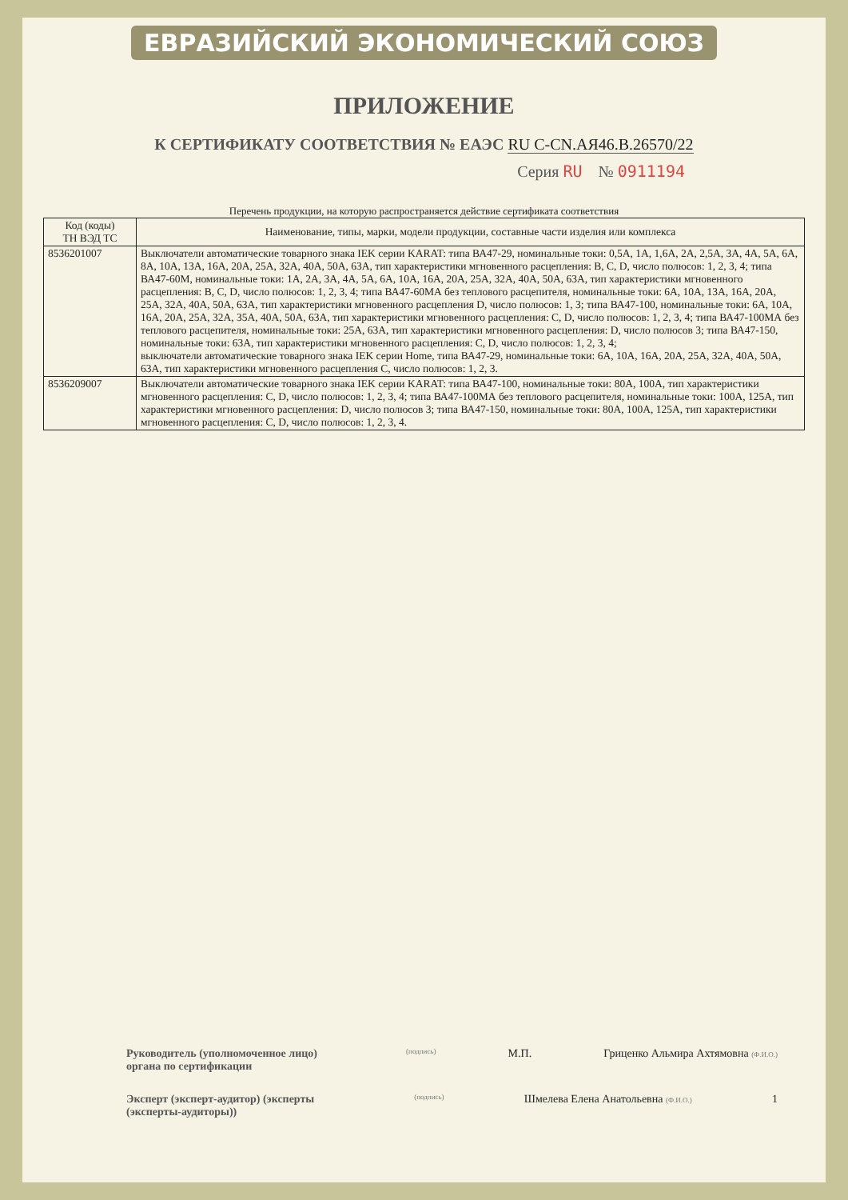ЕВРАЗИЙСКИЙ ЭКОНОМИЧЕСКИЙ СОЮЗ
ПРИЛОЖЕНИЕ
К СЕРТИФИКАТУ СООТВЕТСТВИЯ № ЕАЭС RU C-CN.АЯ46.В.26570/22
Серия RU № 0911194
Перечень продукции, на которую распространяется действие сертификата соответствия
| Код (коды) ТН ВЭД ТС | Наименование, типы, марки, модели продукции, составные части изделия или комплекса |
| --- | --- |
| 8536201007 | Выключатели автоматические товарного знака IEK серии KARAT: типа ВА47-29, номинальные токи: 0,5А, 1А, 1,6А, 2А, 2,5А, 3А, 4А, 5А, 6А, 8А, 10А, 13А, 16А, 20А, 25А, 32А, 40А, 50А, 63А, тип характеристики мгновенного расцепления: B, C, D, число полюсов: 1, 2, 3, 4; типа ВА47-60М, номинальные токи: 1А, 2А, 3А, 4А, 5А, 6А, 10А, 16А, 20А, 25А, 32А, 40А, 50А, 63А, тип характеристики мгновенного расцепления: B, C, D, число полюсов: 1, 2, 3, 4; типа ВА47-60МА без теплового расцепителя, номинальные токи: 6А, 10А, 13А, 16А, 20А, 25А, 32А, 40А, 50А, 63А, тип характеристики мгновенного расцепления D, число полюсов: 1, 3; типа ВА47-100, номинальные токи: 6А, 10А, 16А, 20А, 25А, 32А, 35А, 40А, 50А, 63А, тип характеристики мгновенного расцепления: C, D, число полюсов: 1, 2, 3, 4; типа ВА47-100МА без теплового расцепителя, номинальные токи: 25А, 63А, тип характеристики мгновенного расцепления: D, число полюсов 3; типа ВА47-150, номинальные токи: 63А, тип характеристики мгновенного расцепления: C, D, число полюсов: 1, 2, 3, 4; выключатели автоматические товарного знака IEK серии Home, типа ВА47-29, номинальные токи: 6А, 10А, 16А, 20А, 25А, 32А, 40А, 50А, 63А, тип характеристики мгновенного расцепления C, число полюсов: 1, 2, 3. |
| 8536209007 | Выключатели автоматические товарного знака IEK серии KARAT: типа ВА47-100, номинальные токи: 80А, 100А, тип характеристики мгновенного расцепления: C, D, число полюсов: 1, 2, 3, 4; типа ВА47-100МА без теплового расцепителя, номинальные токи: 100А, 125А, тип характеристики мгновенного расцепления: D, число полюсов 3; типа ВА47-150, номинальные токи: 80А, 100А, 125А, тип характеристики мгновенного расцепления: C, D, число полюсов: 1, 2, 3, 4. |
Руководитель (уполномоченное лицо) органа по сертификации
(подпись)
М.П. Гриценко Альмира Ахтямовна (Ф.И.О.)
Эксперт (эксперт-аудитор) (эксперты (эксперты-аудиторы))
(подпись)
Шмелева Елена Анатольевна (Ф.И.О.)
1